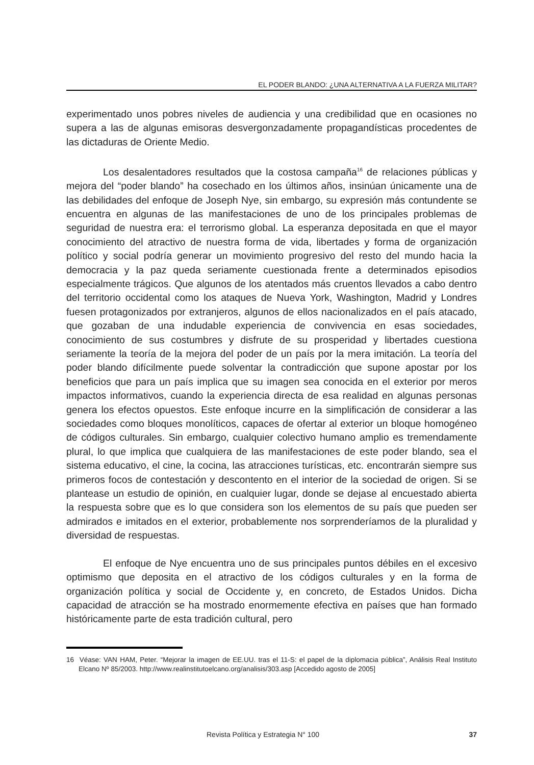EL PODER BLANDO: ¿UNA ALTERNATIVA A LA FUERZA MILITAR?
experimentado unos pobres niveles de audiencia y una credibilidad que en ocasiones no supera a las de algunas emisoras desvergonzadamente propagandísticas procedentes de las dictaduras de Oriente Medio.
Los desalentadores resultados que la costosa campaña<sup>16</sup> de relaciones públicas y mejora del “poder blando” ha cosechado en los últimos años, insinúan únicamente una de las debilidades del enfoque de Joseph Nye, sin embargo, su expresión más contundente se encuentra en algunas de las manifestaciones de uno de los principales problemas de seguridad de nuestra era: el terrorismo global. La esperanza depositada en que el mayor conocimiento del atractivo de nuestra forma de vida, libertades y forma de organización político y social podría generar un movimiento progresivo del resto del mundo hacia la democracia y la paz queda seriamente cuestionada frente a determinados episodios especialmente trágicos. Que algunos de los atentados más cruentos llevados a cabo dentro del territorio occidental como los ataques de Nueva York, Washington, Madrid y Londres fuesen protagonizados por extranjeros, algunos de ellos nacionalizados en el país atacado, que gozaban de una indudable experiencia de convivencia en esas sociedades, conocimiento de sus costumbres y disfrute de su prosperidad y libertades cuestiona seriamente la teoría de la mejora del poder de un país por la mera imitación. La teoría del poder blando difícilmente puede solventar la contradicción que supone apostar por los beneficios que para un país implica que su imagen sea conocida en el exterior por meros impactos informativos, cuando la experiencia directa de esa realidad en algunas personas genera los efectos opuestos. Este enfoque incurre en la simplificación de considerar a las sociedades como bloques monolíticos, capaces de ofertar al exterior un bloque homogéneo de códigos culturales. Sin embargo, cualquier colectivo humano amplio es tremendamente plural, lo que implica que cualquiera de las manifestaciones de este poder blando, sea el sistema educativo, el cine, la cocina, las atracciones turísticas, etc. encontrarán siempre sus primeros focos de contestación y descontento en el interior de la sociedad de origen. Si se plantease un estudio de opinión, en cualquier lugar, donde se dejase al encuestado abierta la respuesta sobre que es lo que considera son los elementos de su país que pueden ser admirados e imitados en el exterior, probablemente nos sorprenderíamos de la pluralidad y diversidad de respuestas.
El enfoque de Nye encuentra uno de sus principales puntos débiles en el excesivo optimismo que deposita en el atractivo de los códigos culturales y en la forma de organización política y social de Occidente y, en concreto, de Estados Unidos. Dicha capacidad de atracción se ha mostrado enormemente efectiva en países que han formado históricamente parte de esta tradición cultural, pero
16 Véase: VAN HAM, Peter. “Mejorar la imagen de EE.UU. tras el 11-S: el papel de la diplomacia pública”, Análisis Real Instituto Elcano Nº 85/2003. http://www.realinstitutoelcano.org/analisis/303.asp [Accedido agosto de 2005]
Revista Política y Estrategia N° 100 37